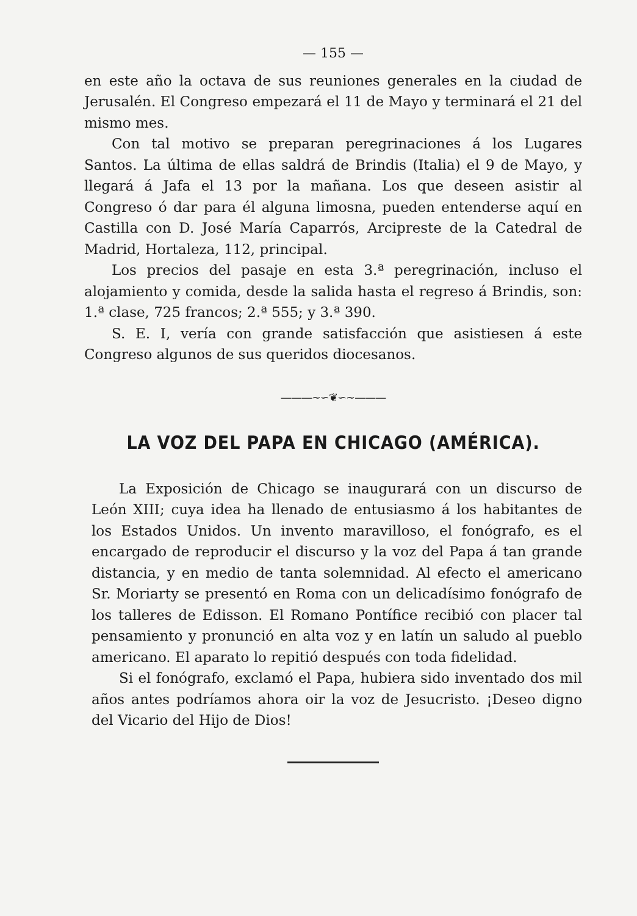— 155 —
en este año la octava de sus reuniones generales en la ciudad de Jerusalén. El Congreso empezará el 11 de Mayo y terminará el 21 del mismo mes.
Con tal motivo se preparan peregrinaciones á los Lugares Santos. La última de ellas saldrá de Brindis (Italia) el 9 de Mayo, y llegará á Jafa el 13 por la mañana. Los que deseen asistir al Congreso ó dar para él alguna limosna, pueden entenderse aquí en Castilla con D. José María Caparrós, Arcipreste de la Catedral de Madrid, Hortaleza, 112, principal.
Los precios del pasaje en esta 3.ª peregrinación, incluso el alojamiento y comida, desde la salida hasta el regreso á Brindis, son: 1.ª clase, 725 francos; 2.ª 555; y 3.ª 390.
S. E. I, vería con grande satisfacción que asistiesen á este Congreso algunos de sus queridos diocesanos.
———∼∽❦∽∼———
LA VOZ DEL PAPA EN CHICAGO (AMÉRICA).
La Exposición de Chicago se inaugurará con un discurso de León XIII; cuya idea ha llenado de entusiasmo á los habitantes de los Estados Unidos. Un invento maravilloso, el fonógrafo, es el encargado de reproducir el discurso y la voz del Papa á tan grande distancia, y en medio de tanta solemnidad. Al efecto el americano Sr. Moriarty se presentó en Roma con un delicadísimo fonógrafo de los talleres de Edisson. El Romano Pontífice recibió con placer tal pensamiento y pronunció en alta voz y en latín un saludo al pueblo americano. El aparato lo repitió después con toda fidelidad.
Si el fonógrafo, exclamó el Papa, hubiera sido inventado dos mil años antes podríamos ahora oir la voz de Jesucristo. ¡Deseo digno del Vicario del Hijo de Dios!